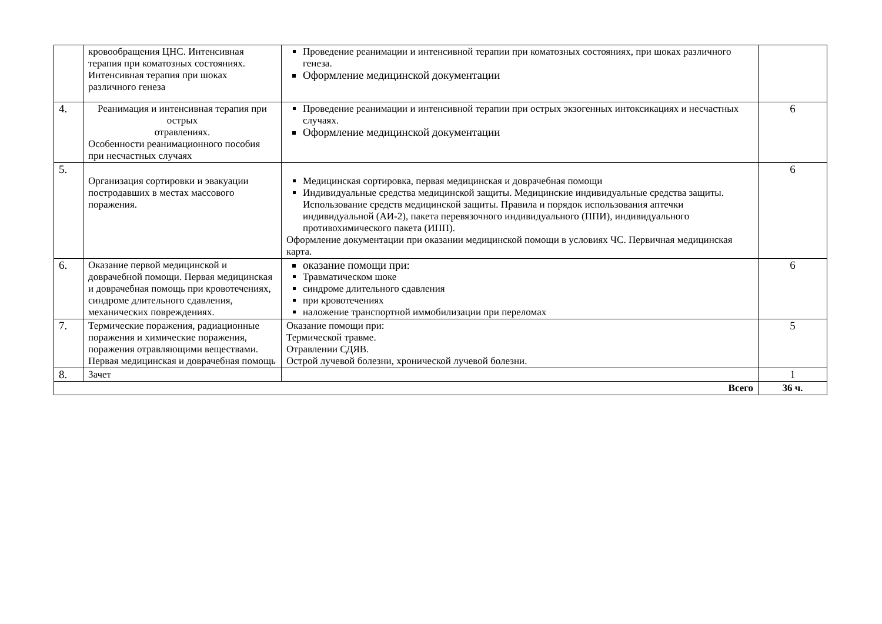| | кровообращения ЦНС. Интенсивная терапия при коматозных состояниях. Интенсивная терапия при шоках различного генеза | Проведение реанимации и интенсивной терапии при коматозных состояниях, при шоках различного генеза. Оформление медицинской документации | |
| 4. | Реанимация и интенсивная терапия при острых отравлениях. Особенности реанимационного пособия при несчастных случаях | Проведение реанимации и интенсивной терапии при острых экзогенных интоксикациях и несчастных случаях. Оформление медицинской документации | 6 |
| 5. | Организация сортировки и эвакуации постродавших в местах массового поражения. | Медицинская сортировка, первая медицинская и доврачебная помощи Индивидуальные средства медицинской защиты. Медицинские индивидуальные средства защиты. Использование средств медицинской защиты. Правила и порядок использования аптечки индивидуальной (АИ-2), пакета перевязочного индивидуального (ППИ), индивидуального противохимического пакета (ИПП). Оформление документации при оказании медицинской помощи в условиях ЧС. Первичная медицинская карта. | 6 |
| 6. | Оказание первой медицинской и доврачебной помощи. Первая медицинская и доврачебная помощь при кровотечениях, синдроме длительного сдавления, механических повреждениях. | оказание помощи при: Травматическом шоке синдроме длительного сдавления при кровотечениях наложение транспортной иммобилизации при переломах | 6 |
| 7. | Термические поражения, радиационные поражения и химические поражения, поражения отравляющими веществами. Первая медицинская и доврачебная помощь | Оказание помощи при: Термической травме. Отравлении СДЯВ. Острой лучевой болезни, хронической лучевой болезни. | 5 |
| 8. | Зачет | | 1 |
| Всего | | | 36 ч. |